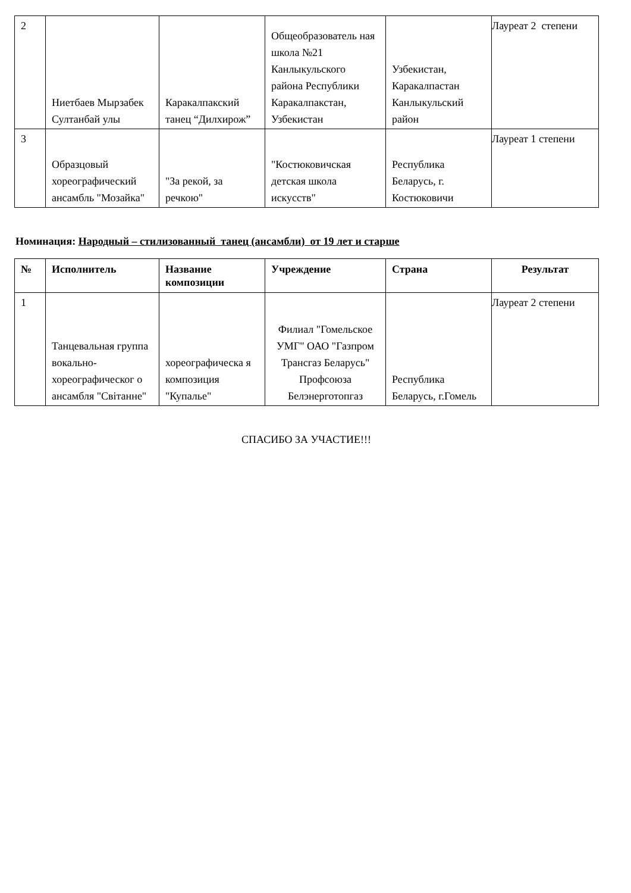| 2 | Ниетбаев Мырзабек Султанбай улы | Каракалпакский танец “Дилхирож” | Общеобразователь ная школа №21 Канлыкульского района Республики Каракалпакстан, Узбекистан | Узбекистан, Каракалпастан Канлыкульский район | Лауреат 2 степени |
| 3 | Образцовый хореографический ансамбль "Мозайка" | "За рекой, за речкою" | "Костюковичская детская школа искусств" | Республика Беларусь, г. Костюковичи | Лауреат 1 степени |
Номинация: Народный – стилизованный танец (ансамбли) от 19 лет и старше
| № | Исполнитель | Название композиции | Учреждение | Страна | Результат |
| --- | --- | --- | --- | --- | --- |
| 1 | Танцевальная группа вокально-хореографическог о ансамбля "Світанне" | хореографическа я композиция "Купалье" | Филиал "Гомельское УМГ" ОАО "Газпром Трансгаз Беларусь" Профсоюза Белэнерготопгаз | Республика Беларусь, г.Гомель | Лауреат 2 степени |
СПАСИБО ЗА УЧАСТИЕ!!!